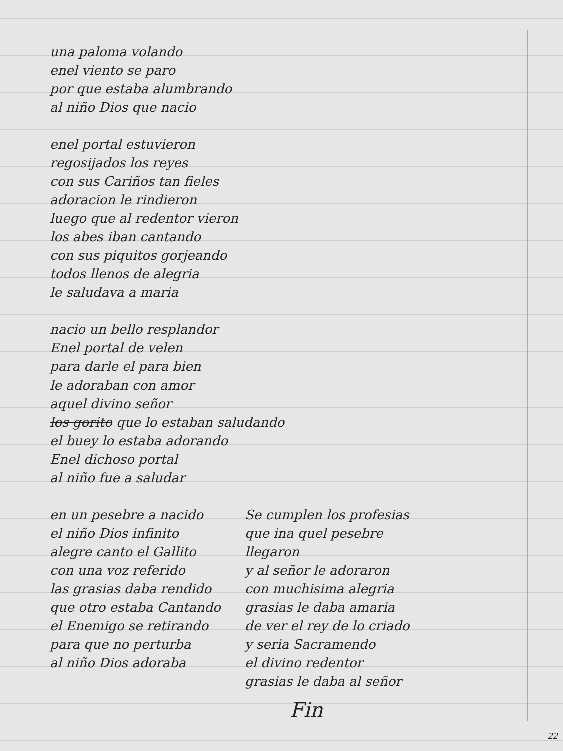una paloma volando
enel viento se paro
por que estaba alumbrando
al niño Dios que nacio
enel portal estuvieron
regosijados los reyes
con sus Cariños tan fieles
adoracion le rindieron
luego que al redentor vieron
los abes iban cantando
con sus piquitos gorjeando
todos llenos de alegria
le saludava a maria
nacio un bello resplandor
Enel portal de velen
para darle el para bien
le adoraban con amor
aquel divino señor
los gorito que lo estaban saludando
el buey lo estaba adorando
Enel dichoso portal
al niño fue a saludar
en un pesebre a nacido
el niño Dios infinito
alegre canto el Gallito
con una voz referido
las grasias daba rendido
que otro estaba Cantando
el Enemigo se retirando
para que no perturba
al niño Dios adoraba
Se cumplen los profesias
que ina quel pesebre llegaron
y al señor le adoraron
con muchisima alegria
grasias le daba amaria
de ver el rey de lo criado
y seria Sacramendo
el divino redentor
grasias le daba al señor
Fin
22